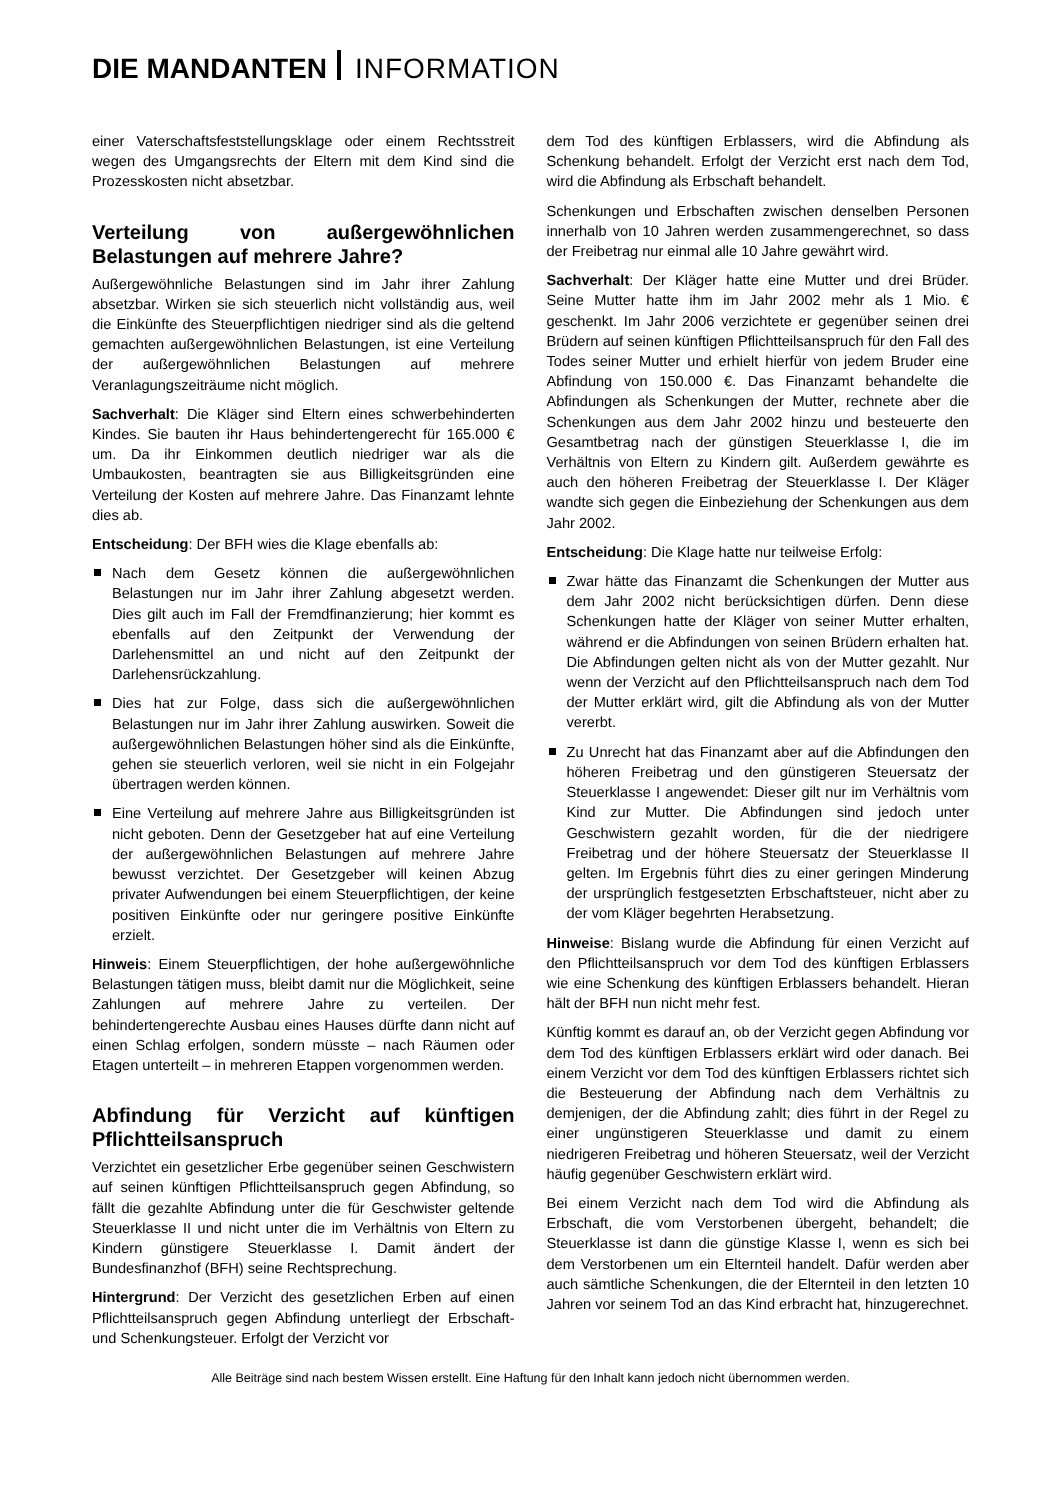DIE MANDANTEN INFORMATION
einer Vaterschaftsfeststellungsklage oder einem Rechtsstreit wegen des Umgangsrechts der Eltern mit dem Kind sind die Prozesskosten nicht absetzbar.
Verteilung von außergewöhnlichen Belastungen auf mehrere Jahre?
Außergewöhnliche Belastungen sind im Jahr ihrer Zahlung absetzbar. Wirken sie sich steuerlich nicht vollständig aus, weil die Einkünfte des Steuerpflichtigen niedriger sind als die geltend gemachten außergewöhnlichen Belastungen, ist eine Verteilung der außergewöhnlichen Belastungen auf mehrere Veranlagungszeiträume nicht möglich.
Sachverhalt: Die Kläger sind Eltern eines schwerbehinderten Kindes. Sie bauten ihr Haus behindertengerecht für 165.000 € um. Da ihr Einkommen deutlich niedriger war als die Umbaukosten, beantragten sie aus Billigkeitsgründen eine Verteilung der Kosten auf mehrere Jahre. Das Finanzamt lehnte dies ab.
Entscheidung: Der BFH wies die Klage ebenfalls ab:
Nach dem Gesetz können die außergewöhnlichen Belastungen nur im Jahr ihrer Zahlung abgesetzt werden. Dies gilt auch im Fall der Fremdfinanzierung; hier kommt es ebenfalls auf den Zeitpunkt der Verwendung der Darlehensmittel an und nicht auf den Zeitpunkt der Darlehensrückzahlung.
Dies hat zur Folge, dass sich die außergewöhnlichen Belastungen nur im Jahr ihrer Zahlung auswirken. Soweit die außergewöhnlichen Belastungen höher sind als die Einkünfte, gehen sie steuerlich verloren, weil sie nicht in ein Folgejahr übertragen werden können.
Eine Verteilung auf mehrere Jahre aus Billigkeitsgründen ist nicht geboten. Denn der Gesetzgeber hat auf eine Verteilung der außergewöhnlichen Belastungen auf mehrere Jahre bewusst verzichtet. Der Gesetzgeber will keinen Abzug privater Aufwendungen bei einem Steuerpflichtigen, der keine positiven Einkünfte oder nur geringere positive Einkünfte erzielt.
Hinweis: Einem Steuerpflichtigen, der hohe außergewöhnliche Belastungen tätigen muss, bleibt damit nur die Möglichkeit, seine Zahlungen auf mehrere Jahre zu verteilen. Der behindertengerechte Ausbau eines Hauses dürfte dann nicht auf einen Schlag erfolgen, sondern müsste – nach Räumen oder Etagen unterteilt – in mehreren Etappen vorgenommen werden.
Abfindung für Verzicht auf künftigen Pflichtteilsanspruch
Verzichtet ein gesetzlicher Erbe gegenüber seinen Geschwistern auf seinen künftigen Pflichtteilsanspruch gegen Abfindung, so fällt die gezahlte Abfindung unter die für Geschwister geltende Steuerklasse II und nicht unter die im Verhältnis von Eltern zu Kindern günstigere Steuerklasse I. Damit ändert der Bundesfinanzhof (BFH) seine Rechtsprechung.
Hintergrund: Der Verzicht des gesetzlichen Erben auf einen Pflichtteilsanspruch gegen Abfindung unterliegt der Erbschaft- und Schenkungsteuer. Erfolgt der Verzicht vor
dem Tod des künftigen Erblassers, wird die Abfindung als Schenkung behandelt. Erfolgt der Verzicht erst nach dem Tod, wird die Abfindung als Erbschaft behandelt.
Schenkungen und Erbschaften zwischen denselben Personen innerhalb von 10 Jahren werden zusammengerechnet, so dass der Freibetrag nur einmal alle 10 Jahre gewährt wird.
Sachverhalt: Der Kläger hatte eine Mutter und drei Brüder. Seine Mutter hatte ihm im Jahr 2002 mehr als 1 Mio. € geschenkt. Im Jahr 2006 verzichtete er gegenüber seinen drei Brüdern auf seinen künftigen Pflichtteilsanspruch für den Fall des Todes seiner Mutter und erhielt hierfür von jedem Bruder eine Abfindung von 150.000 €. Das Finanzamt behandelte die Abfindungen als Schenkungen der Mutter, rechnete aber die Schenkungen aus dem Jahr 2002 hinzu und besteuerte den Gesamtbetrag nach der günstigen Steuerklasse I, die im Verhältnis von Eltern zu Kindern gilt. Außerdem gewährte es auch den höheren Freibetrag der Steuerklasse I. Der Kläger wandte sich gegen die Einbeziehung der Schenkungen aus dem Jahr 2002.
Entscheidung: Die Klage hatte nur teilweise Erfolg:
Zwar hätte das Finanzamt die Schenkungen der Mutter aus dem Jahr 2002 nicht berücksichtigen dürfen. Denn diese Schenkungen hatte der Kläger von seiner Mutter erhalten, während er die Abfindungen von seinen Brüdern erhalten hat. Die Abfindungen gelten nicht als von der Mutter gezahlt. Nur wenn der Verzicht auf den Pflichtteilsanspruch nach dem Tod der Mutter erklärt wird, gilt die Abfindung als von der Mutter vererbt.
Zu Unrecht hat das Finanzamt aber auf die Abfindungen den höheren Freibetrag und den günstigeren Steuersatz der Steuerklasse I angewendet: Dieser gilt nur im Verhältnis vom Kind zur Mutter. Die Abfindungen sind jedoch unter Geschwistern gezahlt worden, für die der niedrigere Freibetrag und der höhere Steuersatz der Steuerklasse II gelten. Im Ergebnis führt dies zu einer geringen Minderung der ursprünglich festgesetzten Erbschaftsteuer, nicht aber zu der vom Kläger begehrten Herabsetzung.
Hinweise: Bislang wurde die Abfindung für einen Verzicht auf den Pflichtteilsanspruch vor dem Tod des künftigen Erblassers wie eine Schenkung des künftigen Erblassers behandelt. Hieran hält der BFH nun nicht mehr fest.
Künftig kommt es darauf an, ob der Verzicht gegen Abfindung vor dem Tod des künftigen Erblassers erklärt wird oder danach. Bei einem Verzicht vor dem Tod des künftigen Erblassers richtet sich die Besteuerung der Abfindung nach dem Verhältnis zu demjenigen, der die Abfindung zahlt; dies führt in der Regel zu einer ungünstigeren Steuerklasse und damit zu einem niedrigeren Freibetrag und höheren Steuersatz, weil der Verzicht häufig gegenüber Geschwistern erklärt wird.
Bei einem Verzicht nach dem Tod wird die Abfindung als Erbschaft, die vom Verstorbenen übergeht, behandelt; die Steuerklasse ist dann die günstige Klasse I, wenn es sich bei dem Verstorbenen um ein Elternteil handelt. Dafür werden aber auch sämtliche Schenkungen, die der Elternteil in den letzten 10 Jahren vor seinem Tod an das Kind erbracht hat, hinzugerechnet.
Alle Beiträge sind nach bestem Wissen erstellt. Eine Haftung für den Inhalt kann jedoch nicht übernommen werden.